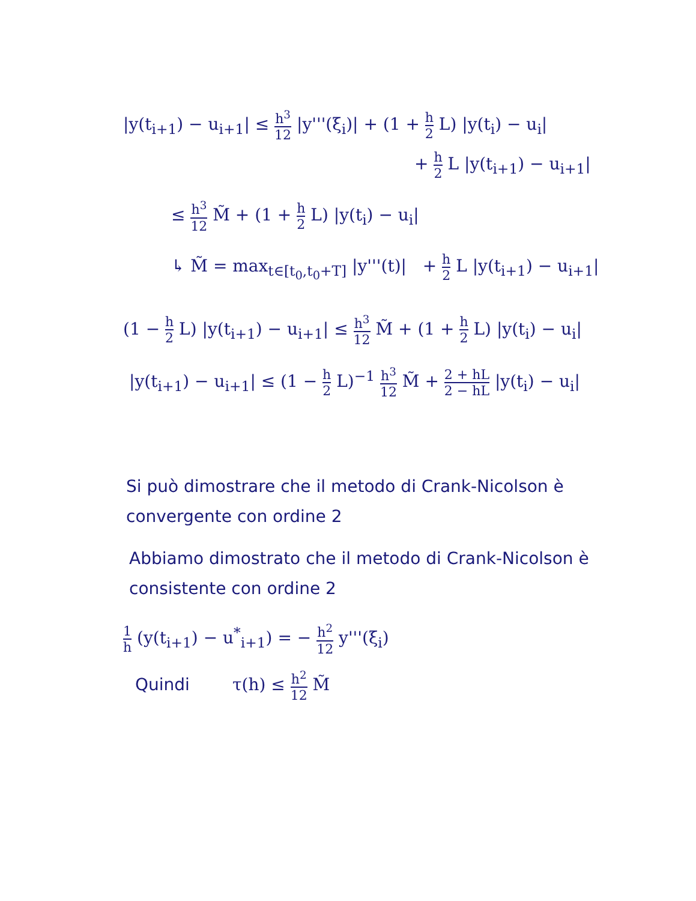|y(t<sub>i+1</sub>) − u<sub>i+1</sub>| ≤ h<sup>3</sup> 12 |y'''(ξ<sub>i</sub>)| + (1 + h 2 L) |y(t<sub>i</sub>) − u<sub>i</sub>|
+ h 2 L |y(t<sub>i+1</sub>) − u<sub>i+1</sub>|
≤ h<sup>3</sup> 12 M̃ + (1 + h 2 L) |y(t<sub>i</sub>) − u<sub>i</sub>|
↳ M̃ = max<sub>t∈[t<sub>0</sub>,t<sub>0</sub>+T]</sub> |y'''(t)| + h 2 L |y(t<sub>i+1</sub>) − u<sub>i+1</sub>|
(1 − h 2 L) |y(t<sub>i+1</sub>) − u<sub>i+1</sub>| ≤ h<sup>3</sup> 12 M̃ + (1 + h 2 L) |y(t<sub>i</sub>) − u<sub>i</sub>|
|y(t<sub>i+1</sub>) − u<sub>i+1</sub>| ≤ (1 − h 2 L)<sup>−1</sup> h<sup>3</sup> 12 M̃ + 2 + hL 2 − hL |y(t<sub>i</sub>) − u<sub>i</sub>|
Si può dimostrare che il metodo di Crank-Nicolson è convergente con ordine 2
Abbiamo dimostrato che il metodo di Crank-Nicolson è consistente con ordine 2
1 h (y(t<sub>i+1</sub>) − u<sup>*</sup><sub>i+1</sub>) = − h<sup>2</sup> 12 y'''(ξ<sub>i</sub>)
Quindi τ(h) ≤ h<sup>2</sup> 12 M̃